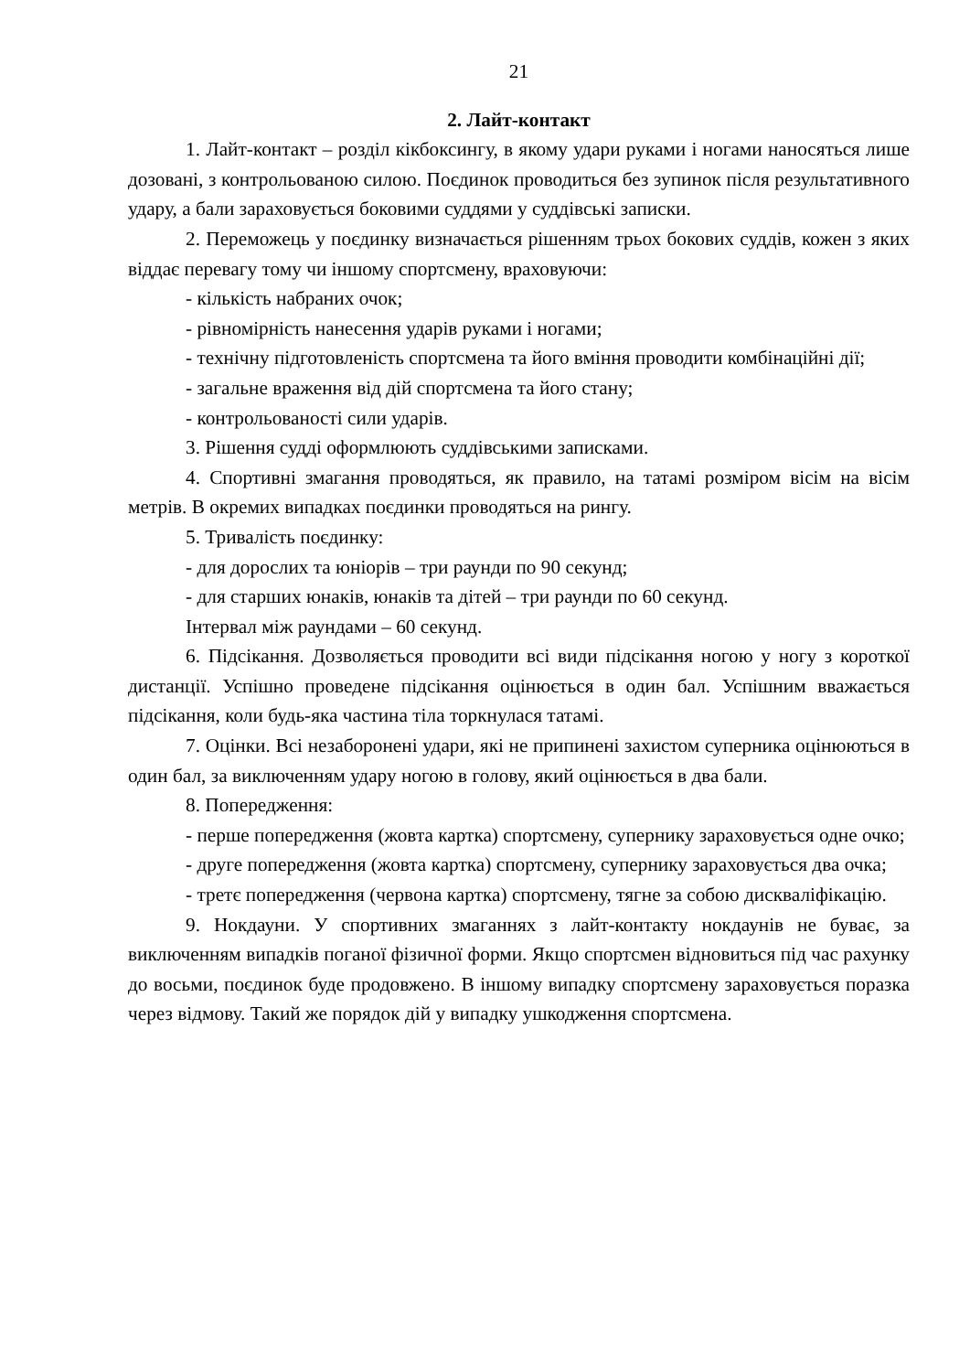21
2. Лайт-контакт
1. Лайт-контакт – розділ кікбоксингу, в якому удари руками і ногами наносяться лише дозовані, з контрольованою силою. Поєдинок проводиться без зупинок після результативного удару, а бали зараховується боковими суддями у суддівські записки.
2. Переможець у поєдинку визначається рішенням трьох бокових суддів, кожен з яких віддає перевагу тому чи іншому спортсмену, враховуючи:
- кількість набраних очок;
- рівномірність нанесення ударів руками і ногами;
- технічну підготовленість спортсмена та його вміння проводити комбінаційні дії;
- загальне враження від дій спортсмена та його стану;
- контрольованості сили ударів.
3. Рішення судді оформлюють суддівськими записками.
4. Спортивні змагання проводяться, як правило, на татамі розміром вісім на вісім метрів. В окремих випадках поєдинки проводяться на рингу.
5. Тривалість поєдинку:
- для дорослих та юніорів – три раунди по 90 секунд;
- для старших юнаків, юнаків та дітей – три раунди по 60 секунд.
Інтервал між раундами – 60 секунд.
6. Підсікання. Дозволяється проводити всі види підсікання ногою у ногу з короткої дистанції. Успішно проведене підсікання оцінюється в один бал. Успішним вважається підсікання, коли будь-яка частина тіла торкнулася татамі.
7. Оцінки. Всі незаборонені удари, які не припинені захистом суперника оцінюються в один бал, за виключенням удару ногою в голову, який оцінюється в два бали.
8. Попередження:
- перше попередження (жовта картка) спортсмену, супернику зараховується одне очко;
- друге попередження (жовта картка) спортсмену, супернику зараховується два очка;
- третє попередження (червона картка) спортсмену, тягне за собою дискваліфікацію.
9. Нокдауни. У спортивних змаганнях з лайт-контакту нокдаунів не буває, за виключенням випадків поганої фізичної форми. Якщо спортсмен відновиться під час рахунку до восьми, поєдинок буде продовжено. В іншому випадку спортсмену зараховується поразка через відмову. Такий же порядок дій у випадку ушкодження спортсмена.